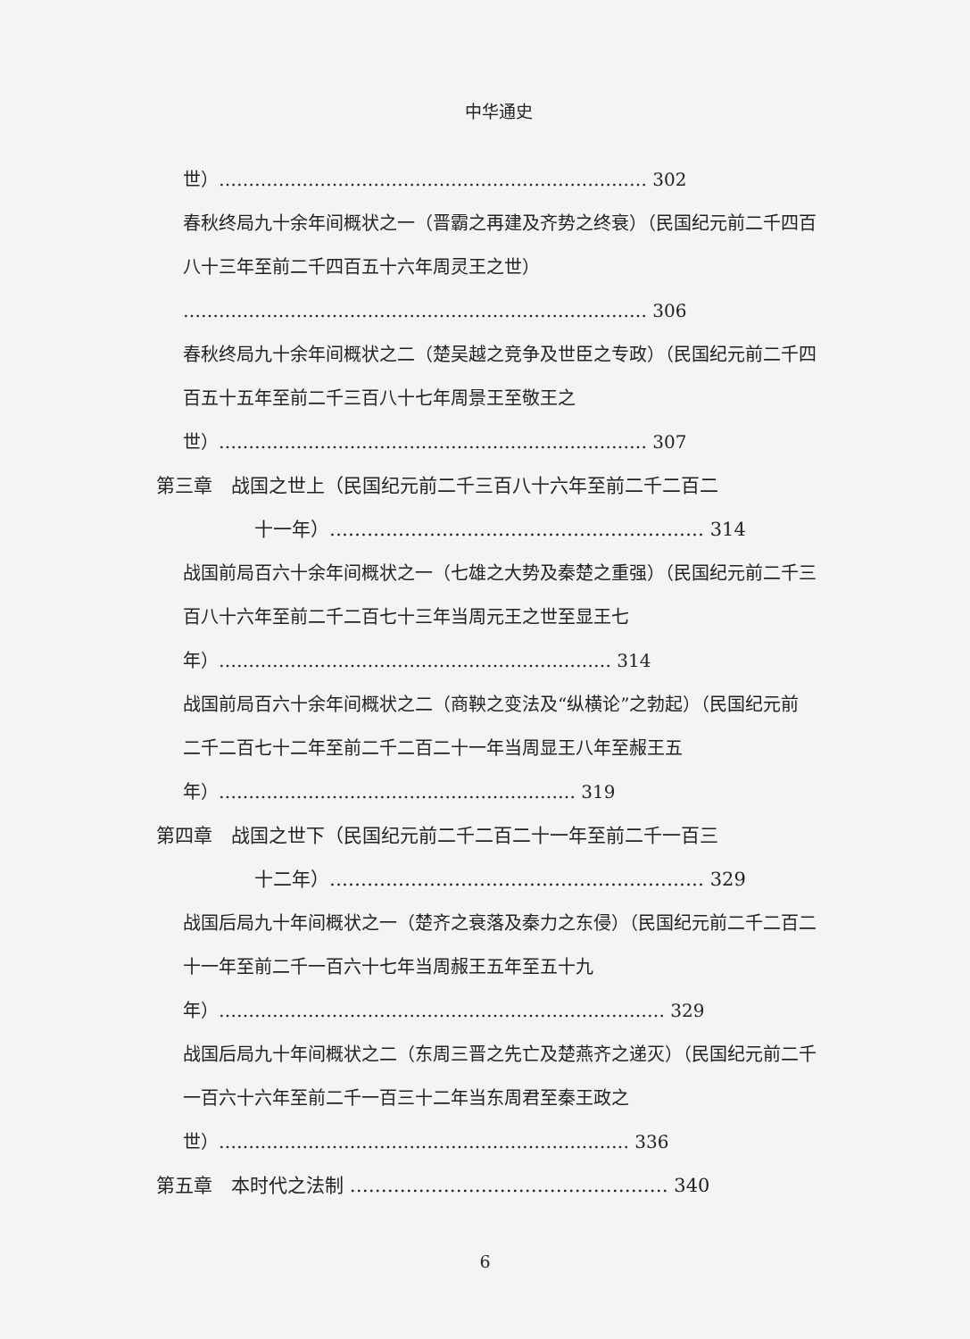中华通史
世）……………………………………………………………… 302
春秋终局九十余年间概状之一（晋霸之再建及齐势之终衰）（民国纪元前二千四百八十三年至前二千四百五十六年周灵王之世）
…………………………………………………………………… 306
春秋终局九十余年间概状之二（楚吴越之竞争及世臣之专政）（民国纪元前二千四百五十五年至前二千三百八十七年周景王至敬王之世）……………………………………………………………… 307
第三章　战国之世上（民国纪元前二千三百八十六年至前二千二百二
十一年）…………………………………………………… 314
战国前局百六十余年间概状之一（七雄之大势及秦楚之重强）（民国纪元前二千三百八十六年至前二千二百七十三年当周元王之世至显王七年）………………………………………………………… 314
战国前局百六十余年间概状之二（商鞅之变法及“纵横论”之勃起）（民国纪元前二千二百七十二年至前二千二百二十一年当周显王八年至赧王五年）…………………………………………………… 319
第四章　战国之世下（民国纪元前二千二百二十一年至前二千一百三
十二年）…………………………………………………… 329
战国后局九十年间概状之一（楚齐之衰落及秦力之东侵）（民国纪元前二千二百二十一年至前二千一百六十七年当周赧王五年至五十九年）………………………………………………………………… 329
战国后局九十年间概状之二（东周三晋之先亡及楚燕齐之递灭）（民国纪元前二千一百六十六年至前二千一百三十二年当东周君至秦王政之世）…………………………………………………………… 336
第五章　本时代之法制 …………………………………………… 340
6